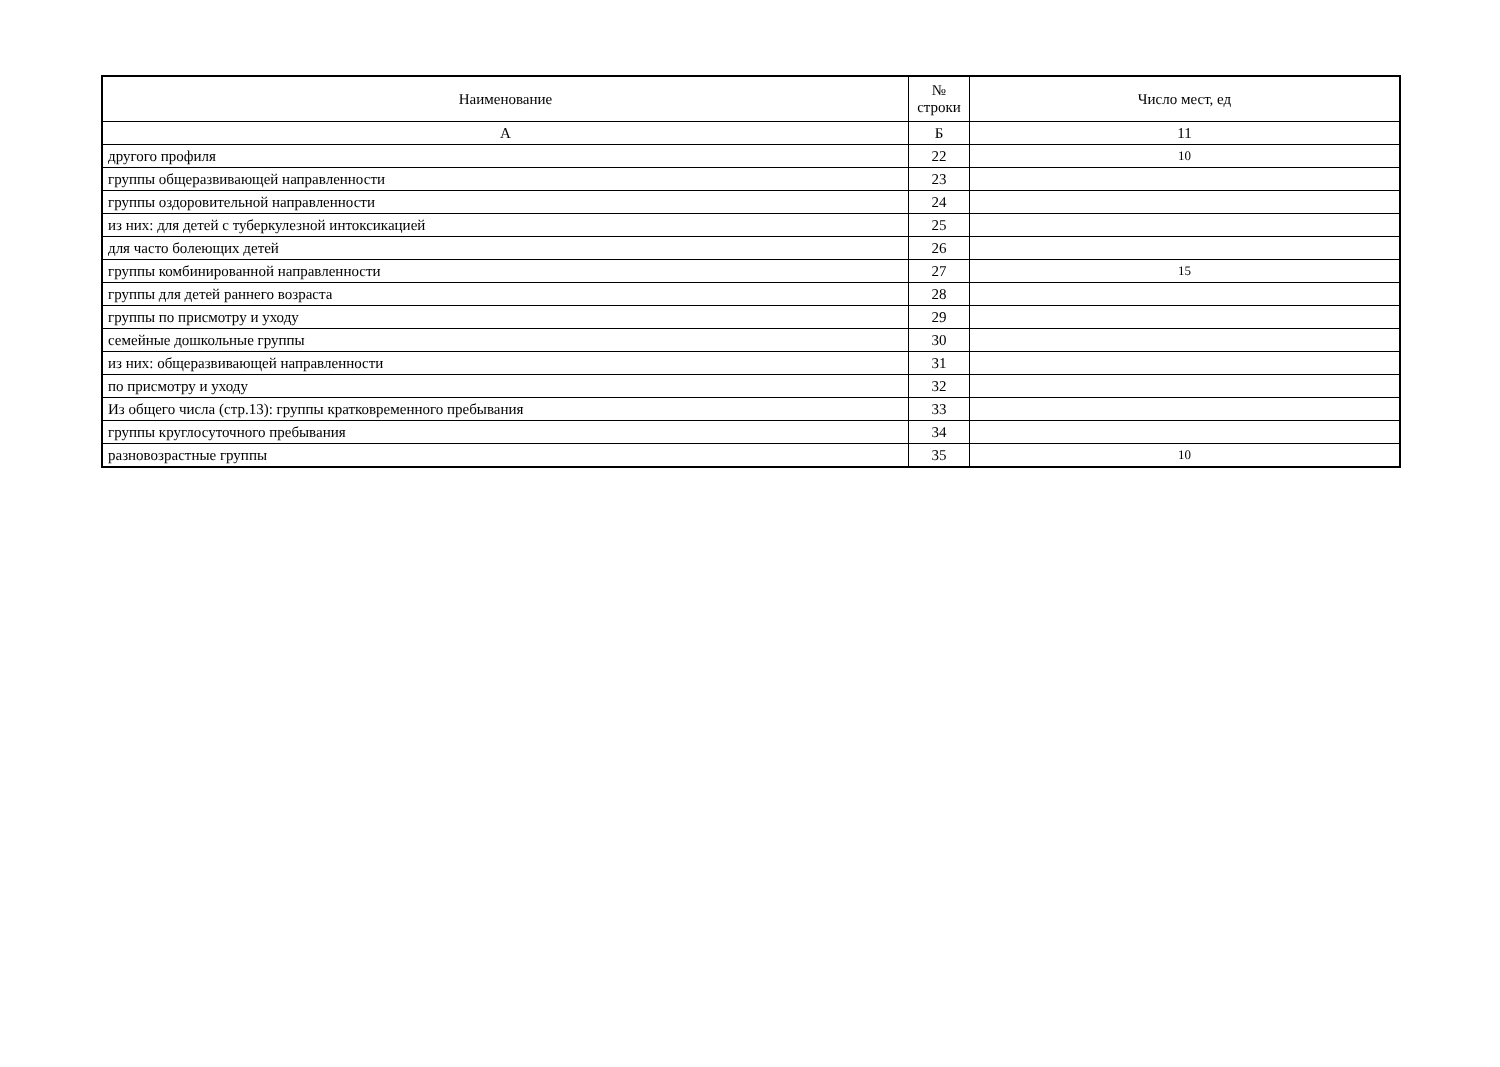| Наименование | № строки | Число мест, ед |
| --- | --- | --- |
| А | Б | 11 |
| другого профиля | 22 | 10 |
| группы общеразвивающей направленности | 23 | |
| группы оздоровительной направленности | 24 | |
| из них: для детей с туберкулезной интоксикацией | 25 | |
| для часто болеющих детей | 26 | |
| группы комбинированной направленности | 27 | 15 |
| группы для детей раннего возраста | 28 | |
| группы по присмотру и уходу | 29 | |
| семейные дошкольные группы | 30 | |
| из них: общеразвивающей направленности | 31 | |
| по присмотру и уходу | 32 | |
| Из общего числа (стр.13): группы кратковременного пребывания | 33 | |
| группы круглосуточного пребывания | 34 | |
| разновозрастные группы | 35 | 10 |